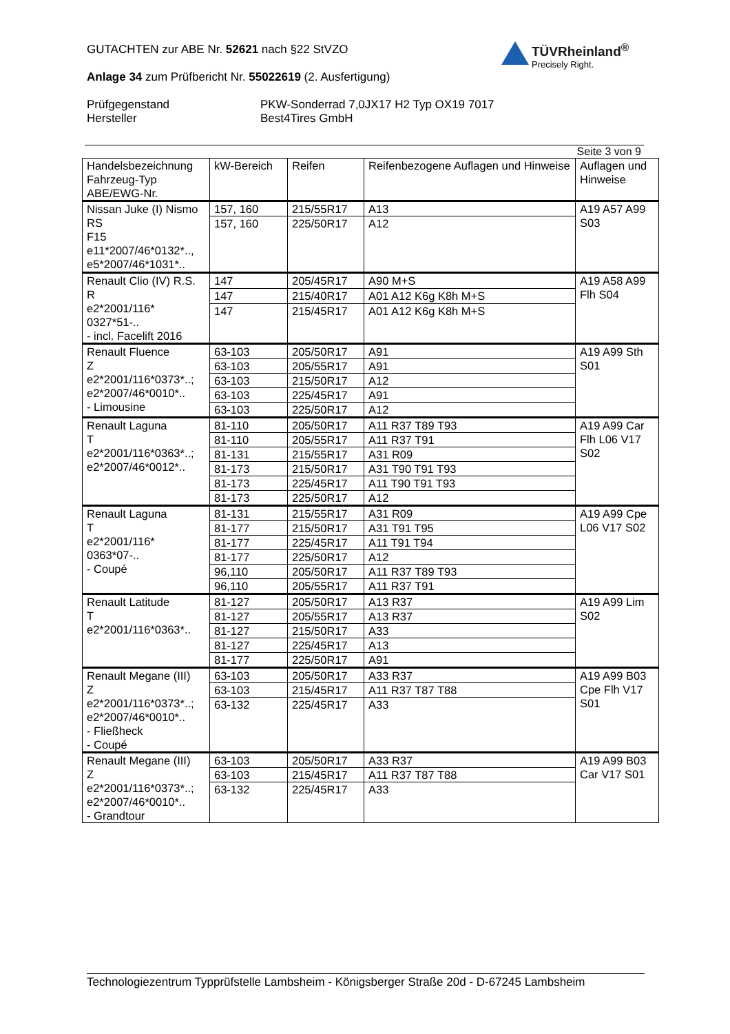GUTACHTEN zur ABE Nr. 52621 nach §22 StVZO
Anlage 34 zum Prüfbericht Nr. 55022619 (2. Ausfertigung)
Prüfgegenstand
Hersteller
PKW-Sonderrad 7,0JX17 H2 Typ OX19 7017
Best4Tires GmbH
TÜVRheinland<sup>®</sup>
Precisely Right.
Seite 3 von 9
| Handelsbezeichnung Fahrzeug-Typ ABE/EWG-Nr. | kW-Bereich | Reifen | Reifenbezogene Auflagen und Hinweise | Auflagen und Hinweise |
| --- | --- | --- | --- | --- |
| Nissan Juke (I) Nismo RS F15 e11*2007/46*0132*.., e5*2007/46*1031*.. | 157, 160 | 215/55R17 | A13 | A19 A57 A99 S03 |
| | 157, 160 | 225/50R17 | A12 | |
| Renault Clio (IV) R.S. R e2*2001/116* 0327*51-.. - incl. Facelift 2016 | 147 | 205/45R17 | A90 M+S | A19 A58 A99 Flh S04 |
| | 147 | 215/40R17 | A01 A12 K6g K8h M+S | |
| | 147 | 215/45R17 | A01 A12 K6g K8h M+S | |
| Renault Fluence Z e2*2001/116*0373*..; e2*2007/46*0010*.. - Limousine | 63-103 | 205/50R17 | A91 | A19 A99 Sth S01 |
| | 63-103 | 205/55R17 | A91 | |
| | 63-103 | 215/50R17 | A12 | |
| | 63-103 | 225/45R17 | A91 | |
| | 63-103 | 225/50R17 | A12 | |
| Renault Laguna T e2*2001/116*0363*..; e2*2007/46*0012*.. | 81-110 | 205/50R17 | A11 R37 T89 T93 | A19 A99 Car Flh L06 V17 S02 |
| | 81-110 | 205/55R17 | A11 R37 T91 | |
| | 81-131 | 215/55R17 | A31 R09 | |
| | 81-173 | 215/50R17 | A31 T90 T91 T93 | |
| | 81-173 | 225/45R17 | A11 T90 T91 T93 | |
| | 81-173 | 225/50R17 | A12 | |
| Renault Laguna T e2*2001/116* 0363*07-.. - Coupé | 81-131 | 215/55R17 | A31 R09 | A19 A99 Cpe L06 V17 S02 |
| | 81-177 | 215/50R17 | A31 T91 T95 | |
| | 81-177 | 225/45R17 | A11 T91 T94 | |
| | 81-177 | 225/50R17 | A12 | |
| | 96,110 | 205/50R17 | A11 R37 T89 T93 | |
| | 96,110 | 205/55R17 | A11 R37 T91 | |
| Renault Latitude T e2*2001/116*0363*.. | 81-127 | 205/50R17 | A13 R37 | A19 A99 Lim S02 |
| | 81-127 | 205/55R17 | A13 R37 | |
| | 81-127 | 215/50R17 | A33 | |
| | 81-127 | 225/45R17 | A13 | |
| | 81-177 | 225/50R17 | A91 | |
| Renault Megane (III) Z e2*2001/116*0373*..; e2*2007/46*0010*.. - Fließheck - Coupé | 63-103 | 205/50R17 | A33 R37 | A19 A99 B03 Cpe Flh V17 S01 |
| | 63-103 | 215/45R17 | A11 R37 T87 T88 | |
| | 63-132 | 225/45R17 | A33 | |
| Renault Megane (III) Z e2*2001/116*0373*..; e2*2007/46*0010*.. - Grandtour | 63-103 | 205/50R17 | A33 R37 | A19 A99 B03 Car V17 S01 |
| | 63-103 | 215/45R17 | A11 R37 T87 T88 | |
| | 63-132 | 225/45R17 | A33 | |
Technologiezentrum Typprüfstelle Lambsheim - Königsberger Straße 20d - D-67245 Lambsheim